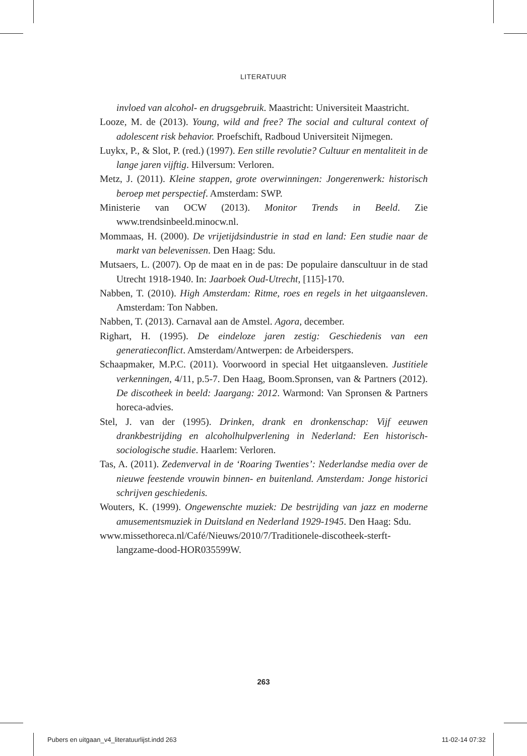LITERATUUR
invloed van alcohol- en drugsgebruik. Maastricht: Universiteit Maastricht.
Looze, M. de (2013). Young, wild and free? The social and cultural context of adolescent risk behavior. Proefschift, Radboud Universiteit Nijmegen.
Luykx, P., & Slot, P. (red.) (1997). Een stille revolutie? Cultuur en mentaliteit in de lange jaren vijftig. Hilversum: Verloren.
Metz, J. (2011). Kleine stappen, grote overwinningen: Jongerenwerk: historisch beroep met perspectief. Amsterdam: SWP.
Ministerie van OCW (2013). Monitor Trends in Beeld. Zie www.trendsinbeeld.minocw.nl.
Mommaas, H. (2000). De vrijetijdsindustrie in stad en land: Een studie naar de markt van belevenissen. Den Haag: Sdu.
Mutsaers, L. (2007). Op de maat en in de pas: De populaire danscultuur in de stad Utrecht 1918-1940. In: Jaarboek Oud-Utrecht, [115]-170.
Nabben, T. (2010). High Amsterdam: Ritme, roes en regels in het uitgaansleven. Amsterdam: Ton Nabben.
Nabben, T. (2013). Carnaval aan de Amstel. Agora, december.
Righart, H. (1995). De eindeloze jaren zestig: Geschiedenis van een generatieconflict. Amsterdam/Antwerpen: de Arbeiderspers.
Schaapmaker, M.P.C. (2011). Voorwoord in special Het uitgaansleven. Justitiele verkenningen, 4/11, p.5-7. Den Haag, Boom.Spronsen, van & Partners (2012). De discotheek in beeld: Jaargang: 2012. Warmond: Van Spronsen & Partners horeca-advies.
Stel, J. van der (1995). Drinken, drank en dronkenschap: Vijf eeuwen drankbestrijding en alcoholhulpverlening in Nederland: Een historisch-sociologische studie. Haarlem: Verloren.
Tas, A. (2011). Zedenverval in de ‘Roaring Twenties’: Nederlandse media over de nieuwe feestende vrouwin binnen- en buitenland. Amsterdam: Jonge historici schrijven geschiedenis.
Wouters, K. (1999). Ongewenschte muziek: De bestrijding van jazz en moderne amusementsmuziek in Duitsland en Nederland 1929-1945. Den Haag: Sdu.
www.missethoreca.nl/Café/Nieuws/2010/7/Traditionele-discotheek-sterft-langzame-dood-HOR035599W.
263
Pubers en uitgaan_v4_literatuurlijst.indd 263 11-02-14 07:32